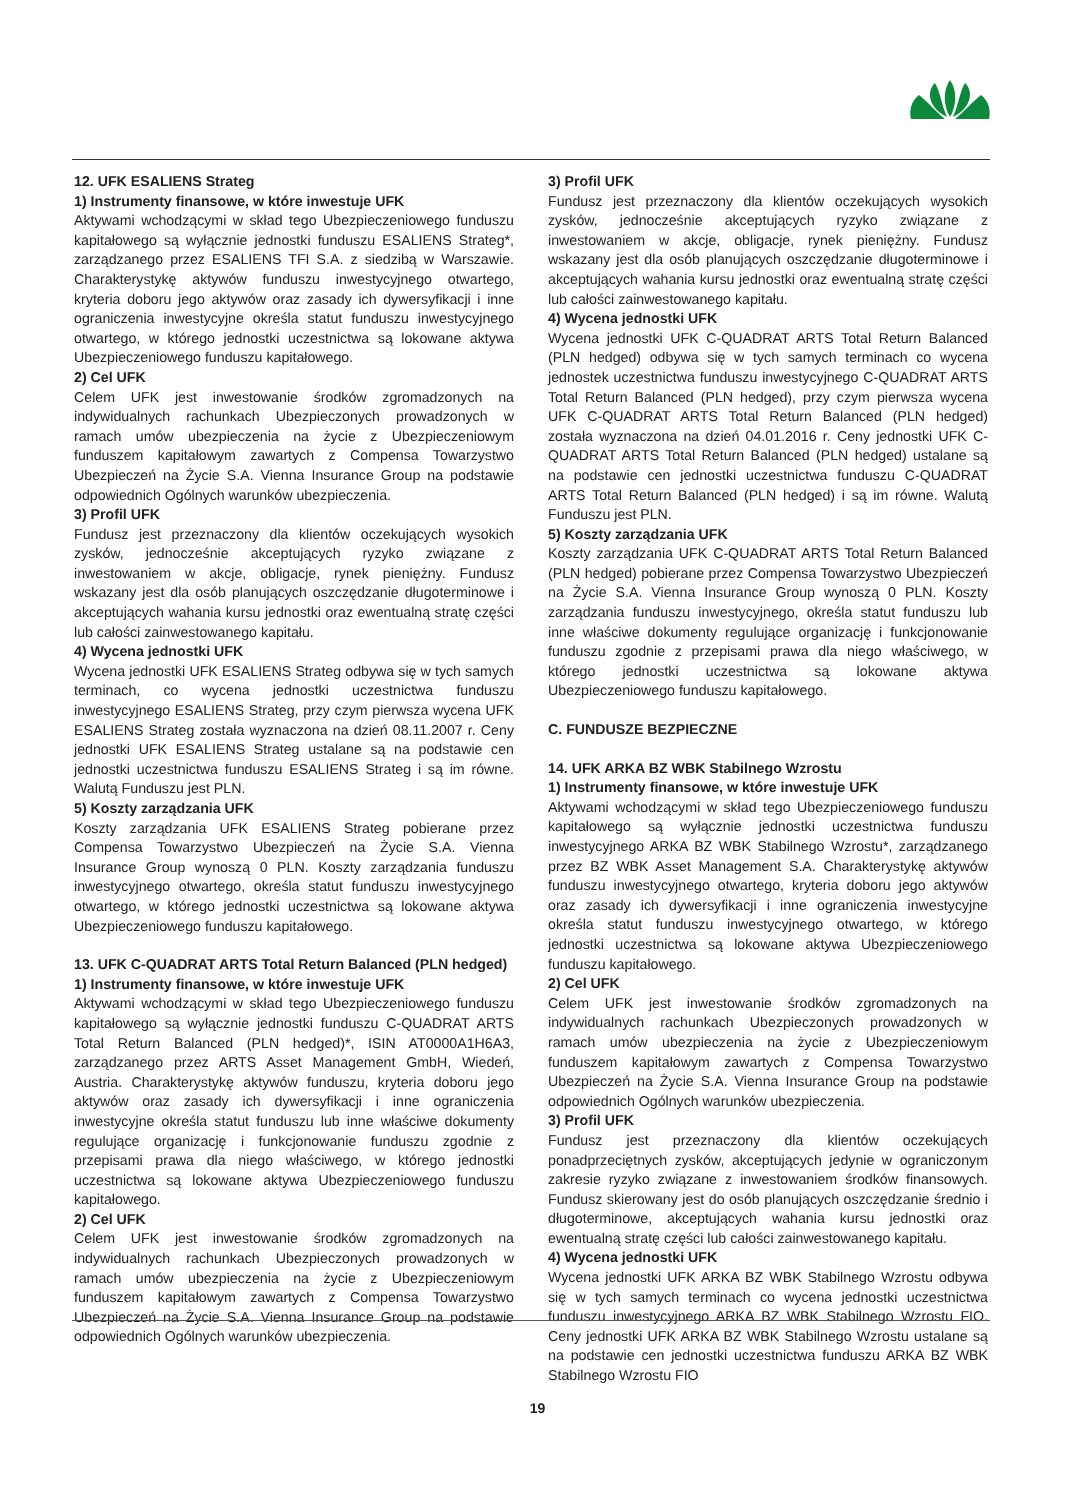12. UFK ESALIENS Strateg
1) Instrumenty finansowe, w które inwestuje UFK
Aktywami wchodzącymi w skład tego Ubezpieczeniowego funduszu kapitałowego są wyłącznie jednostki funduszu ESALIENS Strateg*, zarządzanego przez ESALIENS TFI S.A. z siedzibą w Warszawie. Charakterystykę aktywów funduszu inwestycyjnego otwartego, kryteria doboru jego aktywów oraz zasady ich dywersyfikacji i inne ograniczenia inwestycyjne określa statut funduszu inwestycyjnego otwartego, w którego jednostki uczestnictwa są lokowane aktywa Ubezpieczeniowego funduszu kapitałowego.
2) Cel UFK
Celem UFK jest inwestowanie środków zgromadzonych na indywidualnych rachunkach Ubezpieczonych prowadzonych w ramach umów ubezpieczenia na życie z Ubezpieczeniowym funduszem kapitałowym zawartych z Compensa Towarzystwo Ubezpieczeń na Życie S.A. Vienna Insurance Group na podstawie odpowiednich Ogólnych warunków ubezpieczenia.
3) Profil UFK
Fundusz jest przeznaczony dla klientów oczekujących wysokich zysków, jednocześnie akceptujących ryzyko związane z inwestowaniem w akcje, obligacje, rynek pieniężny. Fundusz wskazany jest dla osób planujących oszczędzanie długoterminowe i akceptujących wahania kursu jednostki oraz ewentualną stratę części lub całości zainwestowanego kapitału.
4) Wycena jednostki UFK
Wycena jednostki UFK ESALIENS Strateg odbywa się w tych samych terminach, co wycena jednostki uczestnictwa funduszu inwestycyjnego ESALIENS Strateg, przy czym pierwsza wycena UFK ESALIENS Strateg została wyznaczona na dzień 08.11.2007 r. Ceny jednostki UFK ESALIENS Strateg ustalane są na podstawie cen jednostki uczestnictwa funduszu ESALIENS Strateg i są im równe. Walutą Funduszu jest PLN.
5) Koszty zarządzania UFK
Koszty zarządzania UFK ESALIENS Strateg pobierane przez Compensa Towarzystwo Ubezpieczeń na Życie S.A. Vienna Insurance Group wynoszą 0 PLN. Koszty zarządzania funduszu inwestycyjnego otwartego, określa statut funduszu inwestycyjnego otwartego, w którego jednostki uczestnictwa są lokowane aktywa Ubezpieczeniowego funduszu kapitałowego.
13. UFK C-QUADRAT ARTS Total Return Balanced (PLN hedged)
1) Instrumenty finansowe, w które inwestuje UFK
Aktywami wchodzącymi w skład tego Ubezpieczeniowego funduszu kapitałowego są wyłącznie jednostki funduszu C-QUADRAT ARTS Total Return Balanced (PLN hedged)*, ISIN AT0000A1H6A3, zarządzanego przez ARTS Asset Management GmbH, Wiedeń, Austria. Charakterystykę aktywów funduszu, kryteria doboru jego aktywów oraz zasady ich dywersyfikacji i inne ograniczenia inwestycyjne określa statut funduszu lub inne właściwe dokumenty regulujące organizację i funkcjonowanie funduszu zgodnie z przepisami prawa dla niego właściwego, w którego jednostki uczestnictwa są lokowane aktywa Ubezpieczeniowego funduszu kapitałowego.
2) Cel UFK
Celem UFK jest inwestowanie środków zgromadzonych na indywidualnych rachunkach Ubezpieczonych prowadzonych w ramach umów ubezpieczenia na życie z Ubezpieczeniowym funduszem kapitałowym zawartych z Compensa Towarzystwo Ubezpieczeń na Życie S.A. Vienna Insurance Group na podstawie odpowiednich Ogólnych warunków ubezpieczenia.
3) Profil UFK
Fundusz jest przeznaczony dla klientów oczekujących wysokich zysków, jednocześnie akceptujących ryzyko związane z inwestowaniem w akcje, obligacje, rynek pieniężny. Fundusz wskazany jest dla osób planujących oszczędzanie długoterminowe i akceptujących wahania kursu jednostki oraz ewentualną stratę części lub całości zainwestowanego kapitału.
4) Wycena jednostki UFK
Wycena jednostki UFK C-QUADRAT ARTS Total Return Balanced (PLN hedged) odbywa się w tych samych terminach co wycena jednostek uczestnictwa funduszu inwestycyjnego C-QUADRAT ARTS Total Return Balanced (PLN hedged), przy czym pierwsza wycena UFK C-QUADRAT ARTS Total Return Balanced (PLN hedged) została wyznaczona na dzień 04.01.2016 r. Ceny jednostki UFK C-QUADRAT ARTS Total Return Balanced (PLN hedged) ustalane są na podstawie cen jednostki uczestnictwa funduszu C-QUADRAT ARTS Total Return Balanced (PLN hedged) i są im równe. Walutą Funduszu jest PLN.
5) Koszty zarządzania UFK
Koszty zarządzania UFK C-QUADRAT ARTS Total Return Balanced (PLN hedged) pobierane przez Compensa Towarzystwo Ubezpieczeń na Życie S.A. Vienna Insurance Group wynoszą 0 PLN. Koszty zarządzania funduszu inwestycyjnego, określa statut funduszu lub inne właściwe dokumenty regulujące organizację i funkcjonowanie funduszu zgodnie z przepisami prawa dla niego właściwego, w którego jednostki uczestnictwa są lokowane aktywa Ubezpieczeniowego funduszu kapitałowego.
C. FUNDUSZE BEZPIECZNE
14. UFK ARKA BZ WBK Stabilnego Wzrostu
1) Instrumenty finansowe, w które inwestuje UFK
Aktywami wchodzącymi w skład tego Ubezpieczeniowego funduszu kapitałowego są wyłącznie jednostki uczestnictwa funduszu inwestycyjnego ARKA BZ WBK Stabilnego Wzrostu*, zarządzanego przez BZ WBK Asset Management S.A. Charakterystykę aktywów funduszu inwestycyjnego otwartego, kryteria doboru jego aktywów oraz zasady ich dywersyfikacji i inne ograniczenia inwestycyjne określa statut funduszu inwestycyjnego otwartego, w którego jednostki uczestnictwa są lokowane aktywa Ubezpieczeniowego funduszu kapitałowego.
2) Cel UFK
Celem UFK jest inwestowanie środków zgromadzonych na indywidualnych rachunkach Ubezpieczonych prowadzonych w ramach umów ubezpieczenia na życie z Ubezpieczeniowym funduszem kapitałowym zawartych z Compensa Towarzystwo Ubezpieczeń na Życie S.A. Vienna Insurance Group na podstawie odpowiednich Ogólnych warunków ubezpieczenia.
3) Profil UFK
Fundusz jest przeznaczony dla klientów oczekujących ponadprzeciętnych zysków, akceptujących jedynie w ograniczonym zakresie ryzyko związane z inwestowaniem środków finansowych. Fundusz skierowany jest do osób planujących oszczędzanie średnio i długoterminowe, akceptujących wahania kursu jednostki oraz ewentualną stratę części lub całości zainwestowanego kapitału.
4) Wycena jednostki UFK
Wycena jednostki UFK ARKA BZ WBK Stabilnego Wzrostu odbywa się w tych samych terminach co wycena jednostki uczestnictwa funduszu inwestycyjnego ARKA BZ WBK Stabilnego Wzrostu FIO. Ceny jednostki UFK ARKA BZ WBK Stabilnego Wzrostu ustalane są na podstawie cen jednostki uczestnictwa funduszu ARKA BZ WBK Stabilnego Wzrostu FIO
19